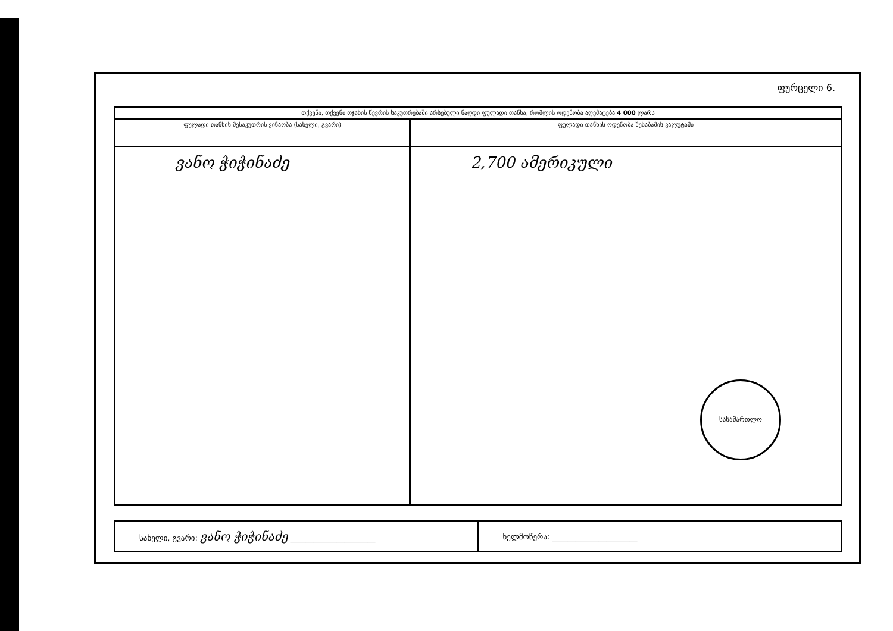ფურცელი 6.
| თქვენი, თქვენი ოჯახის წევრის საკუთრებაში არსებული ნაღდი ფულადი თანხა, რომლის ოდენობა აღემატება 4 000 ლარს | |
| --- | --- |
| ფულადი თანხის მესაკუთრის ვინაობა (სახელი, გვარი) | ფულადი თანხის ოდენობა შესაბამის ვალუტაში |
| ვანო ჭიჭინაძე | 2,700 ამერიკული სასამართლო |
| სახელი, გვარი: ვანო ჭიჭინაძე ______________________ | ხელმოწერა: ______________________ |